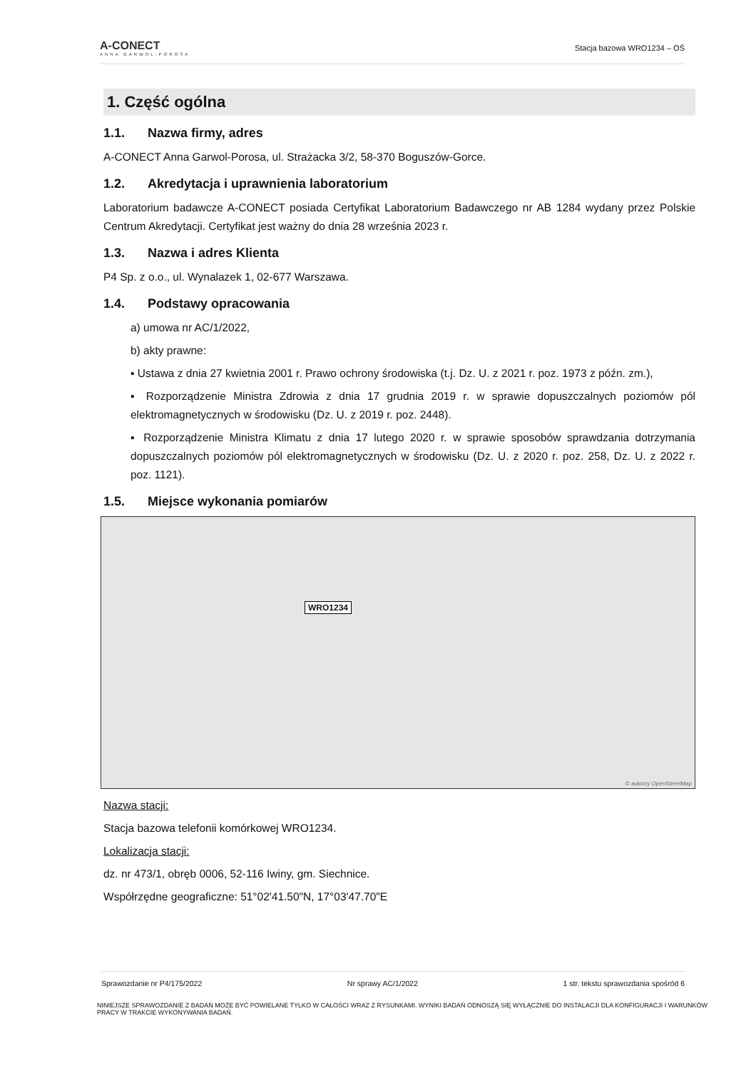A-CONECT
ANNA GARWOL-POROSA
Stacja bazowa WRO1234 – OŚ
1. Część ogólna
1.1. Nazwa firmy, adres
A-CONECT Anna Garwol-Porosa, ul. Strażacka 3/2, 58-370 Boguszów-Gorce.
1.2. Akredytacja i uprawnienia laboratorium
Laboratorium badawcze A-CONECT posiada Certyfikat Laboratorium Badawczego nr AB 1284 wydany przez Polskie Centrum Akredytacji. Certyfikat jest ważny do dnia 28 września 2023 r.
1.3. Nazwa i adres Klienta
P4 Sp. z o.o., ul. Wynalazek 1, 02-677 Warszawa.
1.4. Podstawy opracowania
a) umowa nr AC/1/2022,
b) akty prawne:
▪ Ustawa z dnia 27 kwietnia 2001 r. Prawo ochrony środowiska (t.j. Dz. U. z 2021 r. poz. 1973 z późn. zm.),
▪ Rozporządzenie Ministra Zdrowia z dnia 17 grudnia 2019 r. w sprawie dopuszczalnych poziomów pól elektromagnetycznych w środowisku (Dz. U. z 2019 r. poz. 2448).
▪ Rozporządzenie Ministra Klimatu z dnia 17 lutego 2020 r. w sprawie sposobów sprawdzania dotrzymania dopuszczalnych poziomów pól elektromagnetycznych w środowisku (Dz. U. z 2020 r. poz. 258, Dz. U. z 2022 r. poz. 1121).
1.5. Miejsce wykonania pomiarów
WRO1234
© autorzy OpenStreetMap
Nazwa stacji:
Stacja bazowa telefonii komórkowej WRO1234.
Lokalizacja stacji:
dz. nr 473/1, obręb 0006, 52-116 Iwiny, gm. Siechnice.
Współrzędne geograficzne: 51°02'41.50"N, 17°03'47.70"E
Sprawozdanie nr P4/175/2022 Nr sprawy AC/1/2022 1 str. tekstu sprawozdania spośród 6
NINIEJSZE SPRAWOZDANIE Z BADAŃ MOŻE BYĆ POWIELANE TYLKO W CAŁOŚCI WRAZ Z RYSUNKAMI. WYNIKI BADAŃ ODNOSZĄ SIĘ WYŁĄCZNIE DO INSTALACJI DLA KONFIGURACJI I WARUNKÓW PRACY W TRAKCIE WYKONYWANIA BADAŃ.